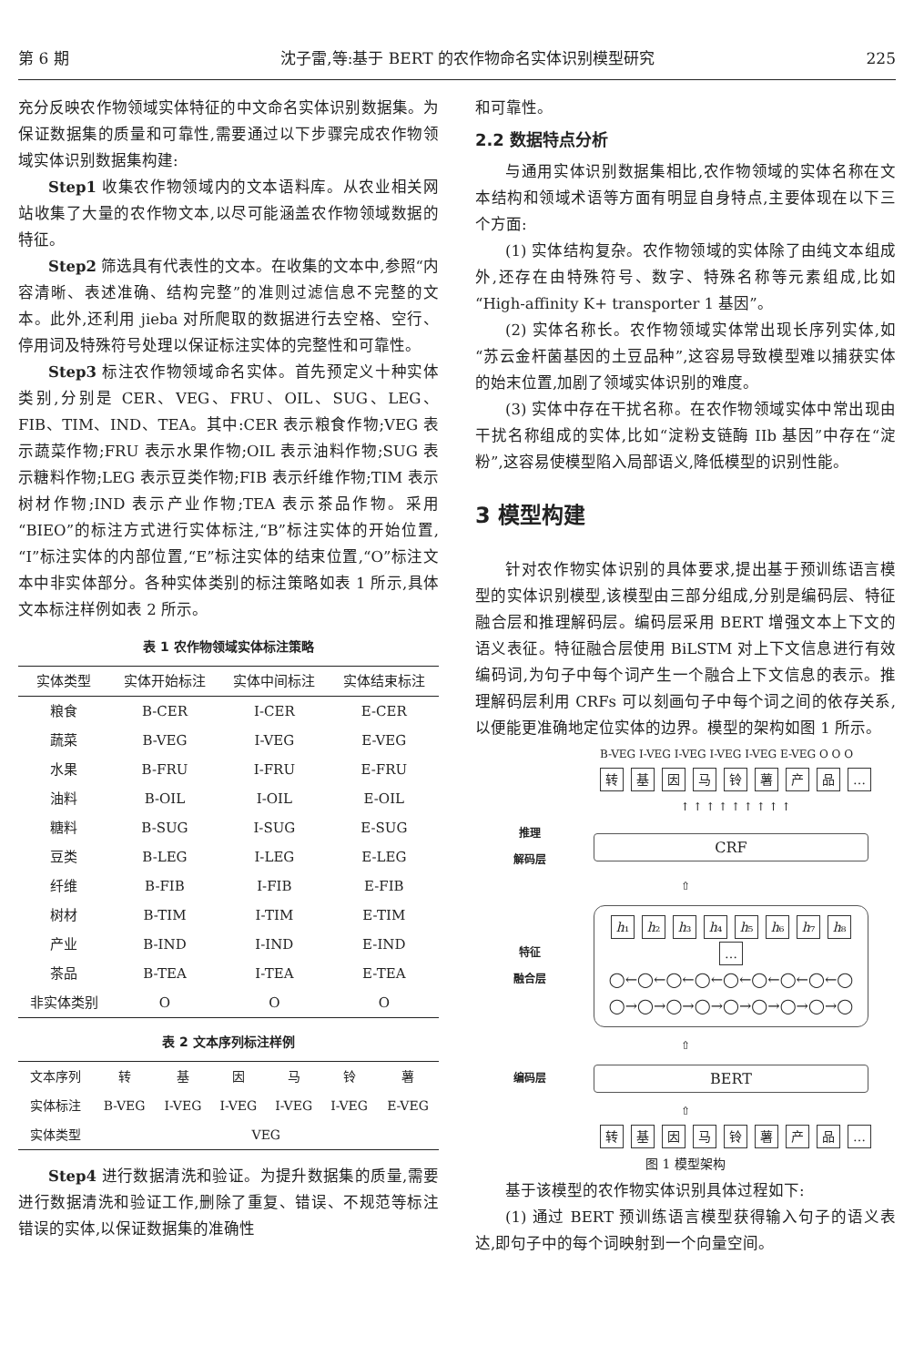第 6 期 沈子雷,等:基于 BERT 的农作物命名实体识别模型研究 225
充分反映农作物领域实体特征的中文命名实体识别数据集。为保证数据集的质量和可靠性,需要通过以下步骤完成农作物领域实体识别数据集构建:
Step1 收集农作物领域内的文本语料库。从农业相关网站收集了大量的农作物文本,以尽可能涵盖农作物领域数据的特征。
Step2 筛选具有代表性的文本。在收集的文本中,参照“内容清晰、表述准确、结构完整”的准则过滤信息不完整的文本。此外,还利用 jieba 对所爬取的数据进行去空格、空行、停用词及特殊符号处理以保证标注实体的完整性和可靠性。
Step3 标注农作物领域命名实体。首先预定义十种实体类别,分别是 CER、VEG、FRU、OIL、SUG、LEG、FIB、TIM、IND、TEA。其中:CER 表示粮食作物;VEG 表示蔬菜作物;FRU 表示水果作物;OIL 表示油料作物;SUG 表示糖料作物;LEG 表示豆类作物;FIB 表示纤维作物;TIM 表示树材作物;IND 表示产业作物;TEA 表示茶品作物。采用“BIEO”的标注方式进行实体标注,“B”标注实体的开始位置,“I”标注实体的内部位置,“E”标注实体的结束位置,“O”标注文本中非实体部分。各种实体类别的标注策略如表 1 所示,具体文本标注样例如表 2 所示。
表 1 农作物领域实体标注策略
| 实体类型 | 实体开始标注 | 实体中间标注 | 实体结束标注 |
| --- | --- | --- | --- |
| 粮食 | B-CER | I-CER | E-CER |
| 蔬菜 | B-VEG | I-VEG | E-VEG |
| 水果 | B-FRU | I-FRU | E-FRU |
| 油料 | B-OIL | I-OIL | E-OIL |
| 糖料 | B-SUG | I-SUG | E-SUG |
| 豆类 | B-LEG | I-LEG | E-LEG |
| 纤维 | B-FIB | I-FIB | E-FIB |
| 树材 | B-TIM | I-TIM | E-TIM |
| 产业 | B-IND | I-IND | E-IND |
| 茶品 | B-TEA | I-TEA | E-TEA |
| 非实体类别 | O | O | O |
表 2 文本序列标注样例
| 文本序列 | 转 | 基 | 因 | 马 | 铃 | 薯 |
| 实体标注 | B-VEG | I-VEG | I-VEG | I-VEG | I-VEG | E-VEG |
| 实体类型 | VEG | | | | | |
Step4 进行数据清洗和验证。为提升数据集的质量,需要进行数据清洗和验证工作,删除了重复、错误、不规范等标注错误的实体,以保证数据集的准确性
和可靠性。
2.2 数据特点分析
与通用实体识别数据集相比,农作物领域的实体名称在文本结构和领域术语等方面有明显自身特点,主要体现在以下三个方面:
(1) 实体结构复杂。农作物领域的实体除了由纯文本组成外,还存在由特殊符号、数字、特殊名称等元素组成,比如“High-affinity K+ transporter 1 基因”。
(2) 实体名称长。农作物领域实体常出现长序列实体,如“苏云金杆菌基因的土豆品种”,这容易导致模型难以捕获实体的始末位置,加剧了领域实体识别的难度。
(3) 实体中存在干扰名称。在农作物领域实体中常出现由干扰名称组成的实体,比如“淀粉支链酶 IIb 基因”中存在“淀粉”,这容易使模型陷入局部语义,降低模型的识别性能。
3 模型构建
针对农作物实体识别的具体要求,提出基于预训练语言模型的实体识别模型,该模型由三部分组成,分别是编码层、特征融合层和推理解码层。编码层采用 BERT 增强文本上下文的语义表征。特征融合层使用 BiLSTM 对上下文信息进行有效编码词,为句子中每个词产生一个融合上下文信息的表示。推理解码层利用 CRFs 可以刻画句子中每个词之间的依存关系,以便能更准确地定位实体的边界。模型的架构如图 1 所示。
B-VEG I-VEG I-VEG I-VEG I-VEG E-VEG O O O
转基因马铃薯产品 …
↑ ↑ ↑ ↑ ↑ ↑ ↑ ↑ ↑
推理
解码层
CRF
⇧
特征
融合层
h₁ h₂ h₃ h₄ h₅ h₆ h₇ h₈ …
◯←◯←◯←◯←◯←◯←◯←◯←◯
◯→◯→◯→◯→◯→◯→◯→◯→◯
⇧
编码层
BERT
⇧
转基因马铃薯产品 …
图 1 模型架构
基于该模型的农作物实体识别具体过程如下:
(1) 通过 BERT 预训练语言模型获得输入句子的语义表达,即句子中的每个词映射到一个向量空间。